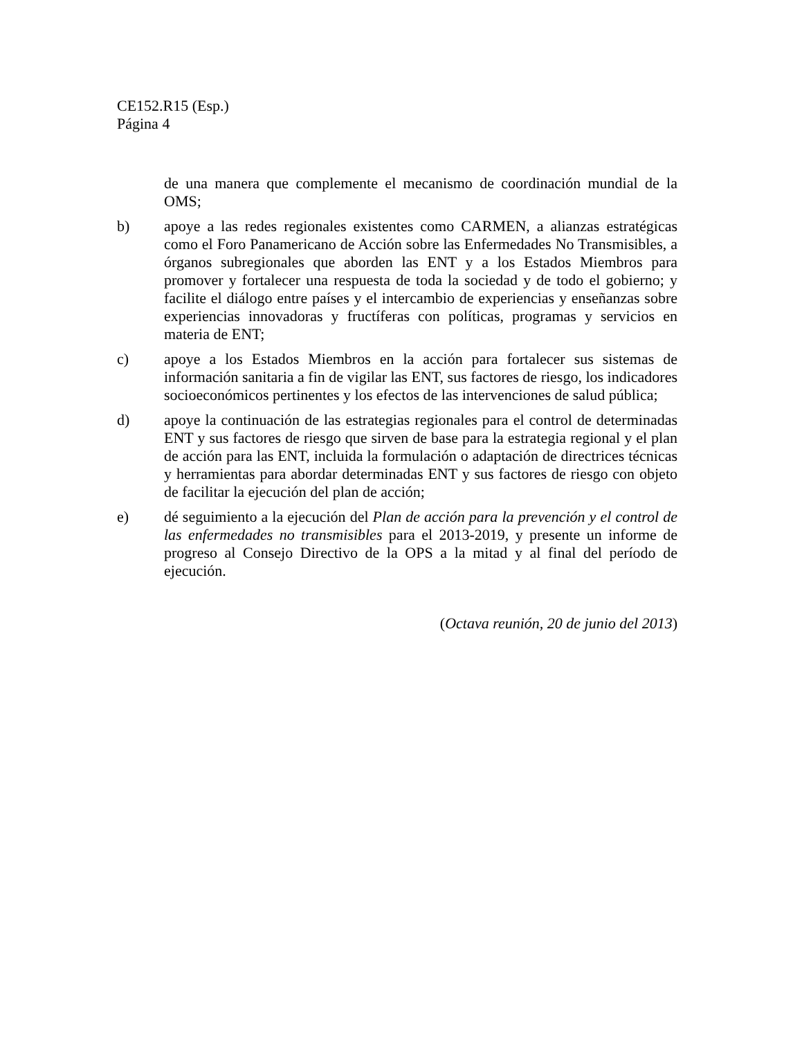CE152.R15 (Esp.)
Página 4
de una manera que complemente el mecanismo de coordinación mundial de la OMS;
b) apoye a las redes regionales existentes como CARMEN, a alianzas estratégicas como el Foro Panamericano de Acción sobre las Enfermedades No Transmisibles, a órganos subregionales que aborden las ENT y a los Estados Miembros para promover y fortalecer una respuesta de toda la sociedad y de todo el gobierno; y facilite el diálogo entre países y el intercambio de experiencias y enseñanzas sobre experiencias innovadoras y fructíferas con políticas, programas y servicios en materia de ENT;
c) apoye a los Estados Miembros en la acción para fortalecer sus sistemas de información sanitaria a fin de vigilar las ENT, sus factores de riesgo, los indicadores socioeconómicos pertinentes y los efectos de las intervenciones de salud pública;
d) apoye la continuación de las estrategias regionales para el control de determinadas ENT y sus factores de riesgo que sirven de base para la estrategia regional y el plan de acción para las ENT, incluida la formulación o adaptación de directrices técnicas y herramientas para abordar determinadas ENT y sus factores de riesgo con objeto de facilitar la ejecución del plan de acción;
e) dé seguimiento a la ejecución del Plan de acción para la prevención y el control de las enfermedades no transmisibles para el 2013-2019, y presente un informe de progreso al Consejo Directivo de la OPS a la mitad y al final del período de ejecución.
(Octava reunión, 20 de junio del 2013)